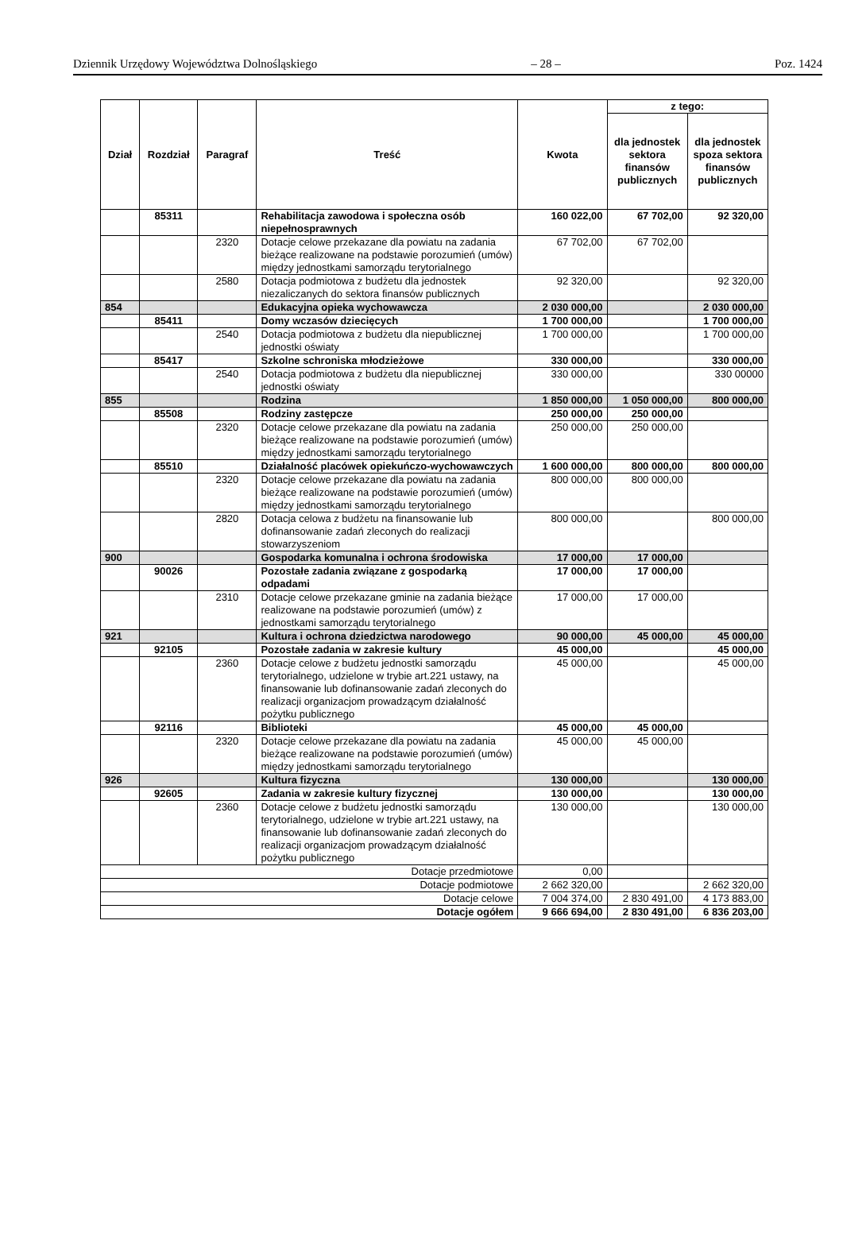Dziennik Urzędowy Województwa Dolnośląskiego – 28 – Poz. 1424
| Dział | Rozdział | Paragraf | Treść | Kwota | z tego: | |
| --- | --- | --- | --- | --- | --- | --- |
| | | | | | dla jednostek sektora finansów publicznych | dla jednostek spoza sektora finansów publicznych |
| | 85311 | | Rehabilitacja zawodowa i społeczna osób niepełnosprawnych | 160 022,00 | 67 702,00 | 92 320,00 |
| | | 2320 | Dotacje celowe przekazane dla powiatu na zadania bieżące realizowane na podstawie porozumień (umów) między jednostkami samorządu terytorialnego | 67 702,00 | 67 702,00 | |
| | | 2580 | Dotacja podmiotowa z budżetu dla jednostek niezaliczanych do sektora finansów publicznych | 92 320,00 | | 92 320,00 |
| 854 | | | Edukacyjna opieka wychowawcza | 2 030 000,00 | | 2 030 000,00 |
| | 85411 | | Domy wczasów dziecięcych | 1 700 000,00 | | 1 700 000,00 |
| | | 2540 | Dotacja podmiotowa z budżetu dla niepublicznej jednostki oświaty | 1 700 000,00 | | 1 700 000,00 |
| | 85417 | | Szkolne schroniska młodzieżowe | 330 000,00 | | 330 000,00 |
| | | 2540 | Dotacja podmiotowa z budżetu dla niepublicznej jednostki oświaty | 330 000,00 | | 330 00000 |
| 855 | | | Rodzina | 1 850 000,00 | 1 050 000,00 | 800 000,00 |
| | 85508 | | Rodziny zastępcze | 250 000,00 | 250 000,00 | |
| | | 2320 | Dotacje celowe przekazane dla powiatu na zadania bieżące realizowane na podstawie porozumień (umów) między jednostkami samorządu terytorialnego | 250 000,00 | 250 000,00 | |
| | 85510 | | Działalność placówek opiekuńczo-wychowawczych | 1 600 000,00 | 800 000,00 | 800 000,00 |
| | | 2320 | Dotacje celowe przekazane dla powiatu na zadania bieżące realizowane na podstawie porozumień (umów) między jednostkami samorządu terytorialnego | 800 000,00 | 800 000,00 | |
| | | 2820 | Dotacja celowa z budżetu na finansowanie lub dofinansowanie zadań zleconych do realizacji stowarzyszeniom | 800 000,00 | | 800 000,00 |
| 900 | | | Gospodarka komunalna i ochrona środowiska | 17 000,00 | 17 000,00 | |
| | 90026 | | Pozostałe zadania związane z gospodarką odpadami | 17 000,00 | 17 000,00 | |
| | | 2310 | Dotacje celowe przekazane gminie na zadania bieżące realizowane na podstawie porozumień (umów) z jednostkami samorządu terytorialnego | 17 000,00 | 17 000,00 | |
| 921 | | | Kultura i ochrona dziedzictwa narodowego | 90 000,00 | 45 000,00 | 45 000,00 |
| | 92105 | | Pozostałe zadania w zakresie kultury | 45 000,00 | | 45 000,00 |
| | | 2360 | Dotacje celowe z budżetu jednostki samorządu terytorialnego, udzielone w trybie art.221 ustawy, na finansowanie lub dofinansowanie zadań zleconych do realizacji organizacjom prowadzącym działalność pożytku publicznego | 45 000,00 | | 45 000,00 |
| | 92116 | | Biblioteki | 45 000,00 | 45 000,00 | |
| | | 2320 | Dotacje celowe przekazane dla powiatu na zadania bieżące realizowane na podstawie porozumień (umów) między jednostkami samorządu terytorialnego | 45 000,00 | 45 000,00 | |
| 926 | | | Kultura fizyczna | 130 000,00 | | 130 000,00 |
| | 92605 | | Zadania w zakresie kultury fizycznej | 130 000,00 | | 130 000,00 |
| | | 2360 | Dotacje celowe z budżetu jednostki samorządu terytorialnego, udzielone w trybie art.221 ustawy, na finansowanie lub dofinansowanie zadań zleconych do realizacji organizacjom prowadzącym działalność pożytku publicznego | 130 000,00 | | 130 000,00 |
| Dotacje przedmiotowe | | | | 0,00 | | |
| Dotacje podmiotowe | | | | 2 662 320,00 | | 2 662 320,00 |
| Dotacje celowe | | | | 7 004 374,00 | 2 830 491,00 | 4 173 883,00 |
| Dotacje ogółem | | | | 9 666 694,00 | 2 830 491,00 | 6 836 203,00 |